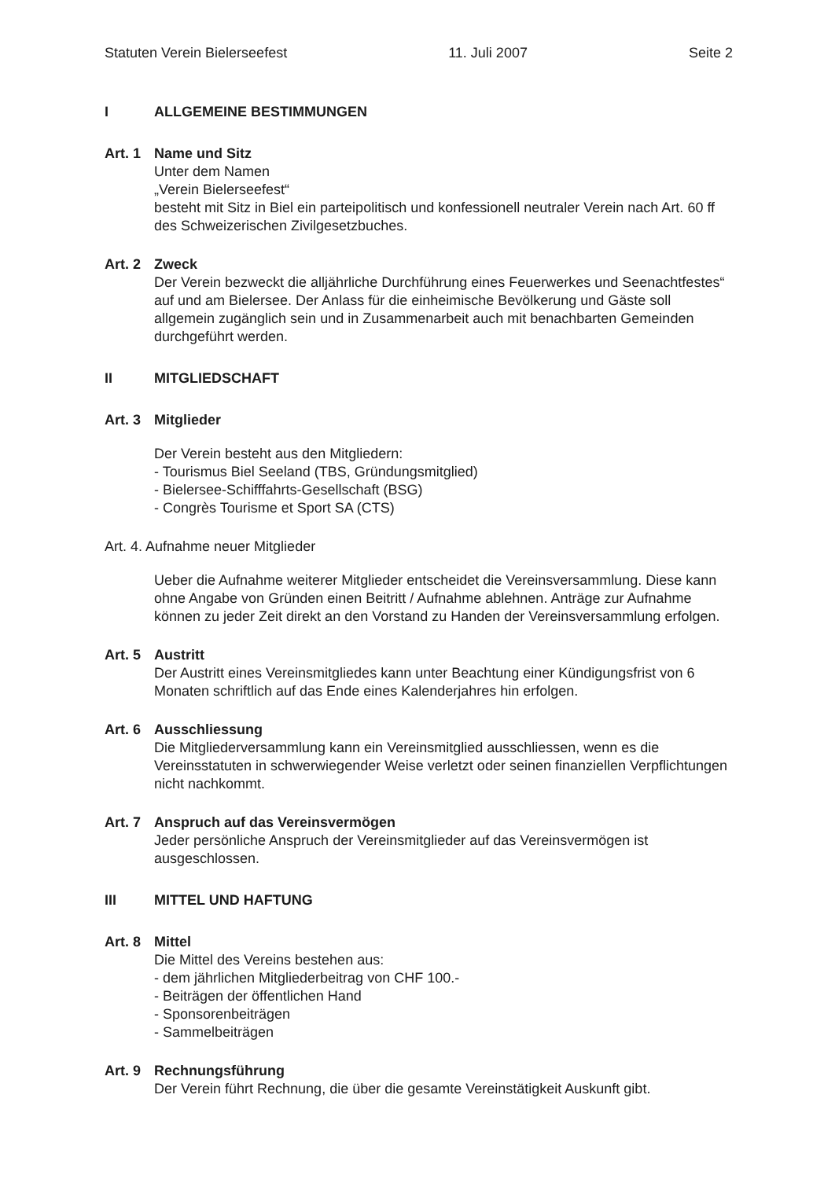Statuten Verein Bielerseefest 11. Juli 2007 Seite 2
I ALLGEMEINE BESTIMMUNGEN
Art. 1
Name und Sitz
Unter dem Namen
„Verein Bielerseefest“
besteht mit Sitz in Biel ein parteipolitisch und konfessionell neutraler Verein nach Art. 60 ff des Schweizerischen Zivilgesetzbuches.
Art. 2
Zweck
Der Verein bezweckt die alljährliche Durchführung eines Feuerwerkes und Seenachtfestes“ auf und am Bielersee. Der Anlass für die einheimische Bevölkerung und Gäste soll allgemein zugänglich sein und in Zusammenarbeit auch mit benachbarten Gemeinden durchgeführt werden.
II MITGLIEDSCHAFT
Art. 3
Mitglieder
Der Verein besteht aus den Mitgliedern:
- Tourismus Biel Seeland (TBS, Gründungsmitglied)
- Bielersee-Schifffahrts-Gesellschaft (BSG)
- Congrès Tourisme et Sport SA (CTS)
Art. 4. Aufnahme neuer Mitglieder
Ueber die Aufnahme weiterer Mitglieder entscheidet die Vereinsversammlung. Diese kann ohne Angabe von Gründen einen Beitritt / Aufnahme ablehnen. Anträge zur Aufnahme können zu jeder Zeit direkt an den Vorstand zu Handen der Vereinsversammlung erfolgen.
Art. 5
Austritt
Der Austritt eines Vereinsmitgliedes kann unter Beachtung einer Kündigungsfrist von 6 Monaten schriftlich auf das Ende eines Kalenderjahres hin erfolgen.
Art. 6
Ausschliessung
Die Mitgliederversammlung kann ein Vereinsmitglied ausschliessen, wenn es die Vereinsstatuten in schwerwiegender Weise verletzt oder seinen finanziellen Verpflichtungen nicht nachkommt.
Art. 7
Anspruch auf das Vereinsvermögen
Jeder persönliche Anspruch der Vereinsmitglieder auf das Vereinsvermögen ist ausgeschlossen.
III MITTEL UND HAFTUNG
Art. 8
Mittel
Die Mittel des Vereins bestehen aus:
- dem jährlichen Mitgliederbeitrag von CHF 100.-
- Beiträgen der öffentlichen Hand
- Sponsorenbeiträgen
- Sammelbeiträgen
Art. 9
Rechnungsführung
Der Verein führt Rechnung, die über die gesamte Vereinstätigkeit Auskunft gibt.